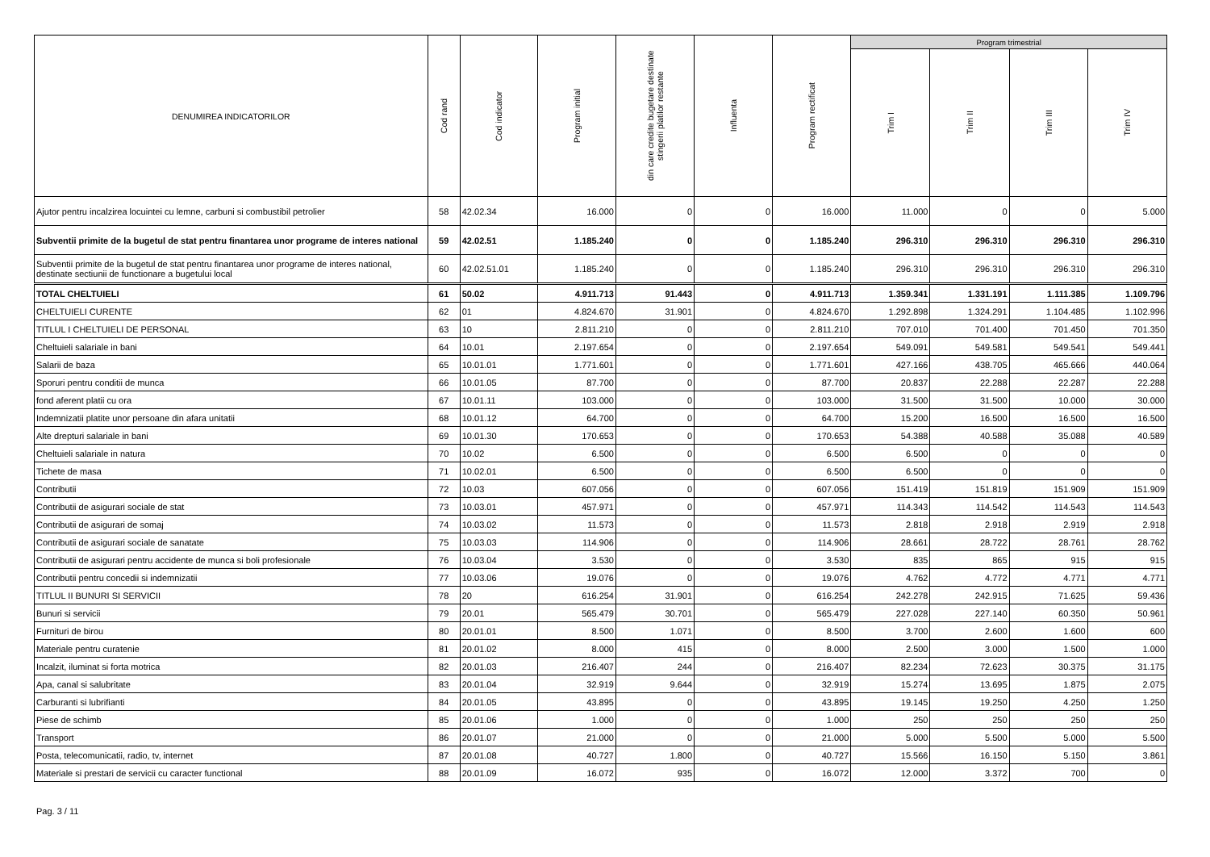| DENUMIREA INDICATORILOR | Cod rand | Cod indicator | Program initial | din care credite bugetare destinate stingerii platilor restante | Influenta | Program rectificat | Program trimestrial | | | |
| --- | --- | --- | --- | --- | --- | --- | --- | --- | --- | --- |
| | | | | | | | Trim I | Trim II | Trim III | Trim IV |
| Ajutor pentru incalzirea locuintei cu lemne, carbuni si combustibil petrolier | 58 | 42.02.34 | 16.000 | 0 | 0 | 16.000 | 11.000 | 0 | 0 | 5.000 |
| Subventii primite de la bugetul de stat pentru finantarea unor programe de interes national | 59 | 42.02.51 | 1.185.240 | 0 | 0 | 1.185.240 | 296.310 | 296.310 | 296.310 | 296.310 |
| Subventii primite de la bugetul de stat pentru finantarea unor programe de interes national, destinate sectiunii de functionare a bugetului local | 60 | 42.02.51.01 | 1.185.240 | 0 | 0 | 1.185.240 | 296.310 | 296.310 | 296.310 | 296.310 |
| TOTAL CHELTUIELI | 61 | 50.02 | 4.911.713 | 91.443 | 0 | 4.911.713 | 1.359.341 | 1.331.191 | 1.111.385 | 1.109.796 |
| CHELTUIELI CURENTE | 62 | 01 | 4.824.670 | 31.901 | 0 | 4.824.670 | 1.292.898 | 1.324.291 | 1.104.485 | 1.102.996 |
| TITLUL I CHELTUIELI DE PERSONAL | 63 | 10 | 2.811.210 | 0 | 0 | 2.811.210 | 707.010 | 701.400 | 701.450 | 701.350 |
| Cheltuieli salariale in bani | 64 | 10.01 | 2.197.654 | 0 | 0 | 2.197.654 | 549.091 | 549.581 | 549.541 | 549.441 |
| Salarii de baza | 65 | 10.01.01 | 1.771.601 | 0 | 0 | 1.771.601 | 427.166 | 438.705 | 465.666 | 440.064 |
| Sporuri pentru conditii de munca | 66 | 10.01.05 | 87.700 | 0 | 0 | 87.700 | 20.837 | 22.288 | 22.287 | 22.288 |
| fond aferent platii cu ora | 67 | 10.01.11 | 103.000 | 0 | 0 | 103.000 | 31.500 | 31.500 | 10.000 | 30.000 |
| Indemnizatii platite unor persoane din afara unitatii | 68 | 10.01.12 | 64.700 | 0 | 0 | 64.700 | 15.200 | 16.500 | 16.500 | 16.500 |
| Alte drepturi salariale in bani | 69 | 10.01.30 | 170.653 | 0 | 0 | 170.653 | 54.388 | 40.588 | 35.088 | 40.589 |
| Cheltuieli salariale in natura | 70 | 10.02 | 6.500 | 0 | 0 | 6.500 | 6.500 | 0 | 0 | 0 |
| Tichete de masa | 71 | 10.02.01 | 6.500 | 0 | 0 | 6.500 | 6.500 | 0 | 0 | 0 |
| Contributii | 72 | 10.03 | 607.056 | 0 | 0 | 607.056 | 151.419 | 151.819 | 151.909 | 151.909 |
| Contributii de asigurari sociale de stat | 73 | 10.03.01 | 457.971 | 0 | 0 | 457.971 | 114.343 | 114.542 | 114.543 | 114.543 |
| Contributii de asigurari de somaj | 74 | 10.03.02 | 11.573 | 0 | 0 | 11.573 | 2.818 | 2.918 | 2.919 | 2.918 |
| Contributii de asigurari sociale de sanatate | 75 | 10.03.03 | 114.906 | 0 | 0 | 114.906 | 28.661 | 28.722 | 28.761 | 28.762 |
| Contributii de asigurari pentru accidente de munca si boli profesionale | 76 | 10.03.04 | 3.530 | 0 | 0 | 3.530 | 835 | 865 | 915 | 915 |
| Contributii pentru concedii si indemnizatii | 77 | 10.03.06 | 19.076 | 0 | 0 | 19.076 | 4.762 | 4.772 | 4.771 | 4.771 |
| TITLUL II BUNURI SI SERVICII | 78 | 20 | 616.254 | 31.901 | 0 | 616.254 | 242.278 | 242.915 | 71.625 | 59.436 |
| Bunuri si servicii | 79 | 20.01 | 565.479 | 30.701 | 0 | 565.479 | 227.028 | 227.140 | 60.350 | 50.961 |
| Furnituri de birou | 80 | 20.01.01 | 8.500 | 1.071 | 0 | 8.500 | 3.700 | 2.600 | 1.600 | 600 |
| Materiale pentru curatenie | 81 | 20.01.02 | 8.000 | 415 | 0 | 8.000 | 2.500 | 3.000 | 1.500 | 1.000 |
| Incalzit, iluminat si forta motrica | 82 | 20.01.03 | 216.407 | 244 | 0 | 216.407 | 82.234 | 72.623 | 30.375 | 31.175 |
| Apa, canal si salubritate | 83 | 20.01.04 | 32.919 | 9.644 | 0 | 32.919 | 15.274 | 13.695 | 1.875 | 2.075 |
| Carburanti si lubrifianti | 84 | 20.01.05 | 43.895 | 0 | 0 | 43.895 | 19.145 | 19.250 | 4.250 | 1.250 |
| Piese de schimb | 85 | 20.01.06 | 1.000 | 0 | 0 | 1.000 | 250 | 250 | 250 | 250 |
| Transport | 86 | 20.01.07 | 21.000 | 0 | 0 | 21.000 | 5.000 | 5.500 | 5.000 | 5.500 |
| Posta, telecomunicatii, radio, tv, internet | 87 | 20.01.08 | 40.727 | 1.800 | 0 | 40.727 | 15.566 | 16.150 | 5.150 | 3.861 |
| Materiale si prestari de servicii cu caracter functional | 88 | 20.01.09 | 16.072 | 935 | 0 | 16.072 | 12.000 | 3.372 | 700 | 0 |
Pag. 3 / 11